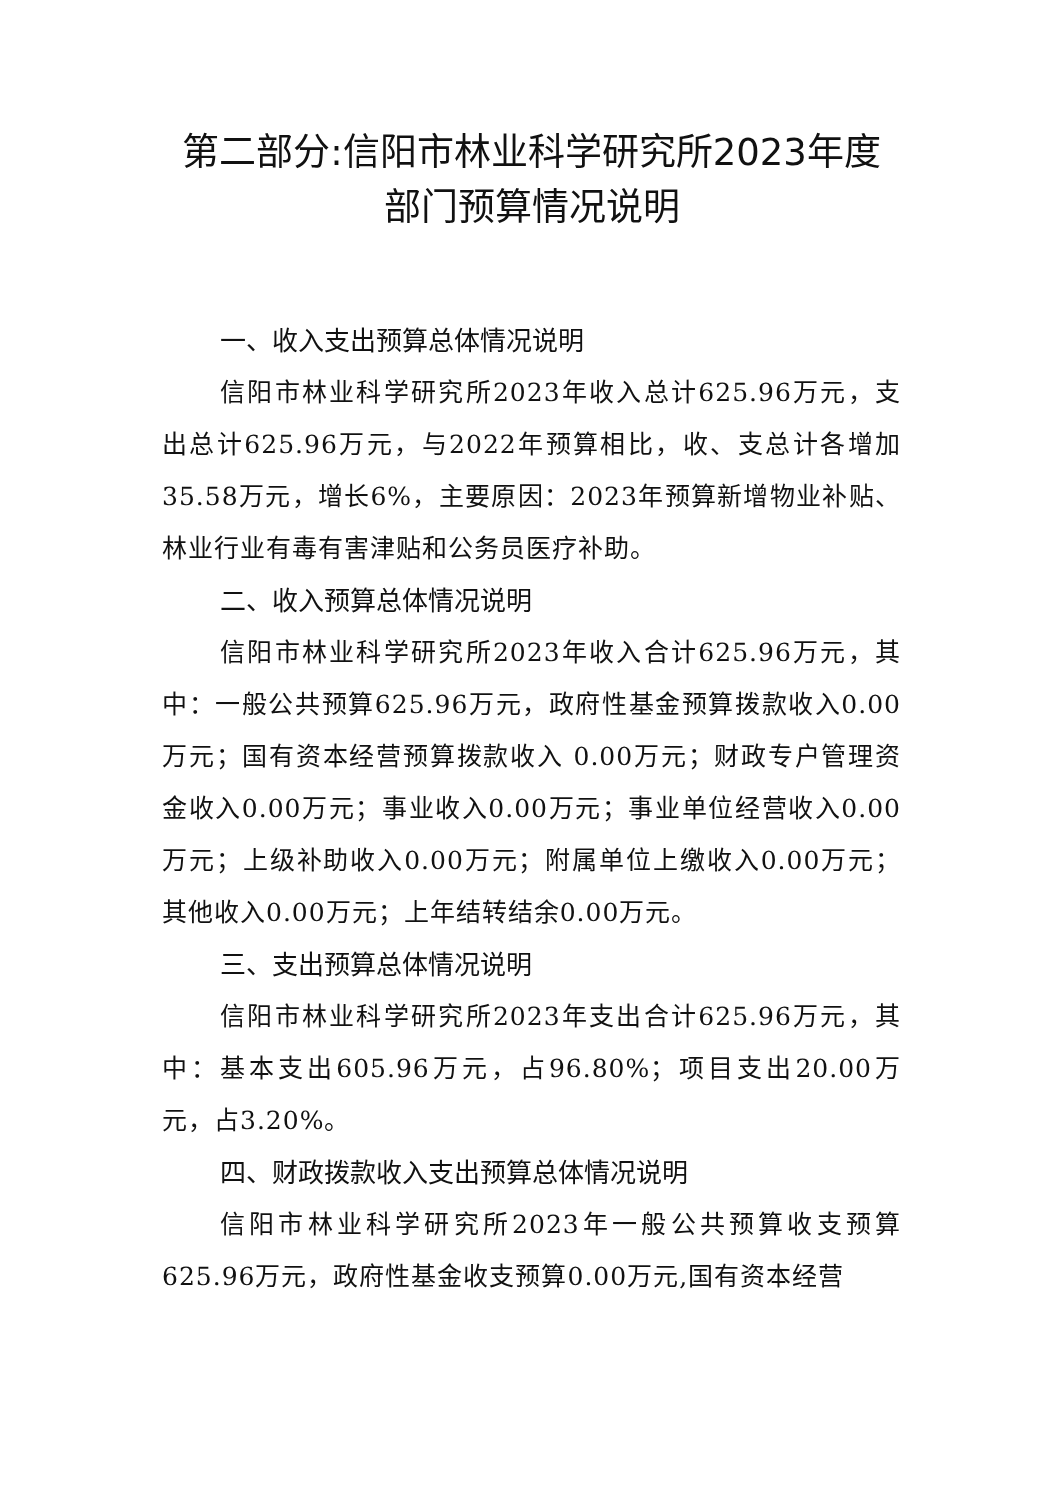第二部分:信阳市林业科学研究所2023年度
部门预算情况说明
一、收入支出预算总体情况说明
信阳市林业科学研究所2023年收入总计625.96万元，支出总计625.96万元，与2022年预算相比，收、支总计各增加35.58万元，增长6%，主要原因：2023年预算新增物业补贴、林业行业有毒有害津贴和公务员医疗补助。
二、收入预算总体情况说明
信阳市林业科学研究所2023年收入合计625.96万元，其中：一般公共预算625.96万元，政府性基金预算拨款收入0.00万元；国有资本经营预算拨款收入 0.00万元；财政专户管理资金收入0.00万元；事业收入0.00万元；事业单位经营收入0.00万元；上级补助收入0.00万元；附属单位上缴收入0.00万元；其他收入0.00万元；上年结转结余0.00万元。
三、支出预算总体情况说明
信阳市林业科学研究所2023年支出合计625.96万元，其中：基本支出605.96万元，占96.80%；项目支出20.00万元，占3.20%。
四、财政拨款收入支出预算总体情况说明
信阳市林业科学研究所2023年一般公共预算收支预算625.96万元，政府性基金收支预算0.00万元,国有资本经营